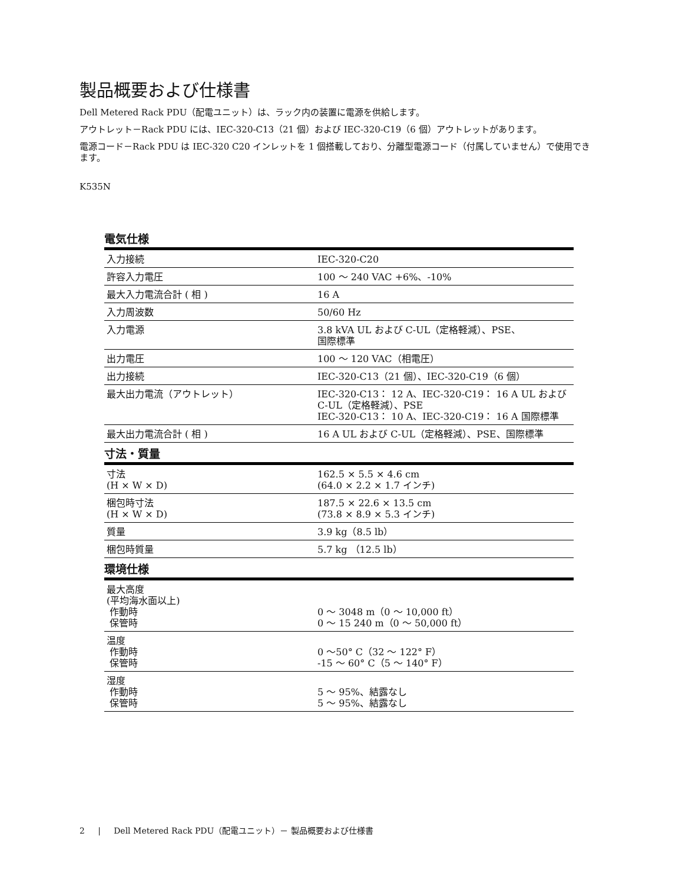製品概要および仕様書
Dell Metered Rack PDU（配電ユニット）は、ラック内の装置に電源を供給します。
アウトレット－Rack PDU には、IEC-320-C13（21 個）および IEC-320-C19（6 個）アウトレットがあります。
電源コード－Rack PDU は IEC-320 C20 インレットを 1 個搭載しており、分離型電源コード（付属していません）で使用できます。
K535N
電気仕様
| 入力接続 | IEC-320-C20 |
| 許容入力電圧 | 100 ～ 240 VAC +6%、-10% |
| 最大入力電流合計 ( 相 ) | 16 A |
| 入力周波数 | 50/60 Hz |
| 入力電源 | 3.8 kVA UL および C-UL（定格軽減）、PSE、 国際標準 |
| 出力電圧 | 100 ～ 120 VAC（相電圧） |
| 出力接続 | IEC-320-C13（21 個）、IEC-320-C19（6 個） |
| 最大出力電流（アウトレット） | IEC-320-C13： 12 A、IEC-320-C19： 16 A UL および C-UL（定格軽減）、PSE IEC-320-C13： 10 A、IEC-320-C19： 16 A 国際標準 |
| 最大出力電流合計 ( 相 ) | 16 A UL および C-UL（定格軽減）、PSE、国際標準 |
寸法・質量
| 寸法 (H × W × D) | 162.5 × 5.5 × 4.6 cm (64.0 × 2.2 × 1.7 インチ) |
| 梱包時寸法 (H × W × D) | 187.5 × 22.6 × 13.5 cm (73.8 × 8.9 × 5.3 インチ) |
| 質量 | 3.9 kg（8.5 lb） |
| 梱包時質量 | 5.7 kg （12.5 lb） |
環境仕様
| 最大高度 (平均海水面以上) 作動時 保管時 | 0 ～ 3048 m（0 ～ 10,000 ft） 0 ～ 15 240 m（0 ～ 50,000 ft） |
| 温度 作動時 保管時 | 0 ～50° C（32 ～ 122° F） -15 ～ 60° C（5 ～ 140° F） |
| 湿度 作動時 保管時 | 5 ～ 95%、結露なし 5 ～ 95%、結露なし |
2 | Dell Metered Rack PDU（配電ユニット）－ 製品概要および仕様書